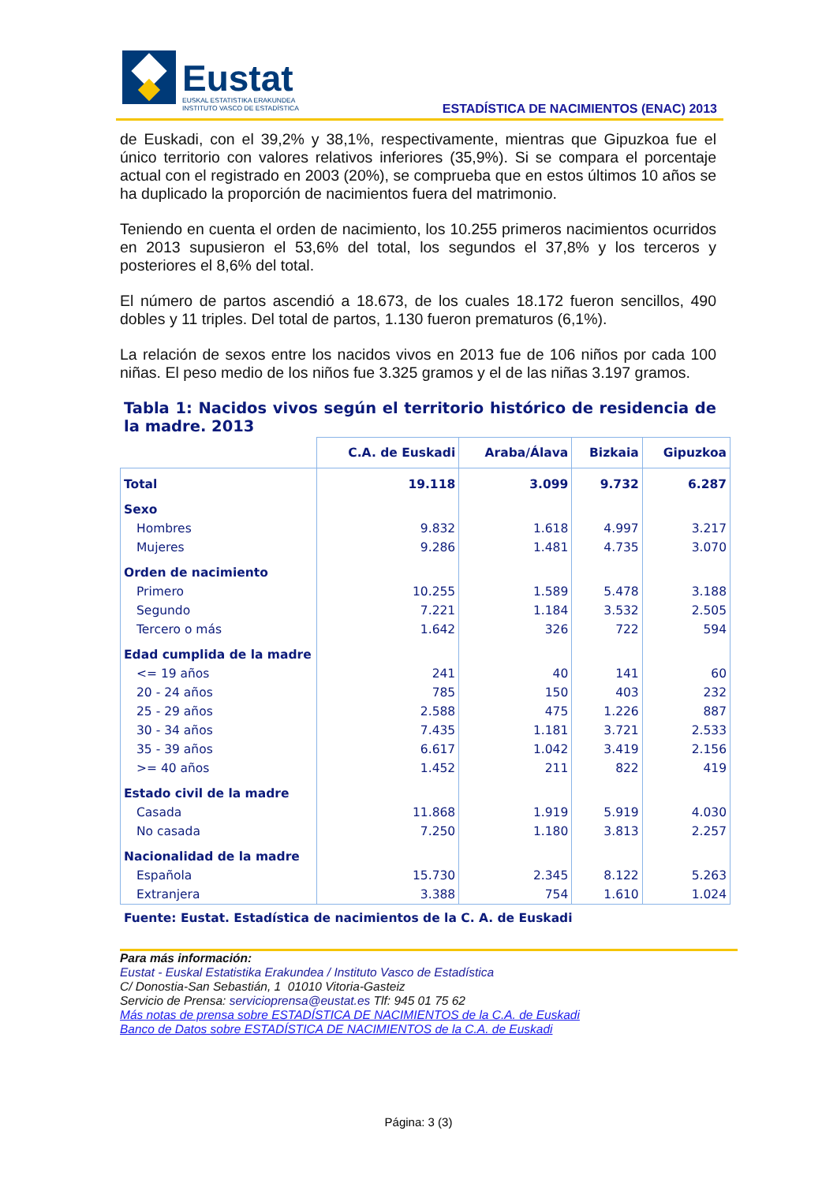Eustat
EUSKAL ESTATISTIKA ERAKUNDEA
INSTITUTO VASCO DE ESTADÍSTICA
ESTADÍSTICA DE NACIMIENTOS (ENAC) 2013
de Euskadi, con el 39,2% y 38,1%, respectivamente, mientras que Gipuzkoa fue el único territorio con valores relativos inferiores (35,9%). Si se compara el porcentaje actual con el registrado en 2003 (20%), se comprueba que en estos últimos 10 años se ha duplicado la proporción de nacimientos fuera del matrimonio.
Teniendo en cuenta el orden de nacimiento, los 10.255 primeros nacimientos ocurridos en 2013 supusieron el 53,6% del total, los segundos el 37,8% y los terceros y posteriores el 8,6% del total.
El número de partos ascendió a 18.673, de los cuales 18.172 fueron sencillos, 490 dobles y 11 triples. Del total de partos, 1.130 fueron prematuros (6,1%).
La relación de sexos entre los nacidos vivos en 2013 fue de 106 niños por cada 100 niñas. El peso medio de los niños fue 3.325 gramos y el de las niñas 3.197 gramos.
Tabla 1: Nacidos vivos según el territorio histórico de residencia de la madre. 2013
| | C.A. de Euskadi | Araba/Álava | Bizkaia | Gipuzkoa |
| --- | --- | --- | --- | --- |
| Total | 19.118 | 3.099 | 9.732 | 6.287 |
| Sexo | | | | |
| Hombres | 9.832 | 1.618 | 4.997 | 3.217 |
| Mujeres | 9.286 | 1.481 | 4.735 | 3.070 |
| Orden de nacimiento | | | | |
| Primero | 10.255 | 1.589 | 5.478 | 3.188 |
| Segundo | 7.221 | 1.184 | 3.532 | 2.505 |
| Tercero o más | 1.642 | 326 | 722 | 594 |
| Edad cumplida de la madre | | | | |
| <= 19 años | 241 | 40 | 141 | 60 |
| 20 - 24 años | 785 | 150 | 403 | 232 |
| 25 - 29 años | 2.588 | 475 | 1.226 | 887 |
| 30 - 34 años | 7.435 | 1.181 | 3.721 | 2.533 |
| 35 - 39 años | 6.617 | 1.042 | 3.419 | 2.156 |
| >= 40 años | 1.452 | 211 | 822 | 419 |
| Estado civil de la madre | | | | |
| Casada | 11.868 | 1.919 | 5.919 | 4.030 |
| No casada | 7.250 | 1.180 | 3.813 | 2.257 |
| Nacionalidad de la madre | | | | |
| Española | 15.730 | 2.345 | 8.122 | 5.263 |
| Extranjera | 3.388 | 754 | 1.610 | 1.024 |
Fuente: Eustat. Estadística de nacimientos de la C. A. de Euskadi
Para más información:
Eustat - Euskal Estatistika Erakundea / Instituto Vasco de Estadística
C/ Donostia-San Sebastián, 1 01010 Vitoria-Gasteiz
Servicio de Prensa: servicioprensa@eustat.es Tlf: 945 01 75 62
Más notas de prensa sobre ESTADÍSTICA DE NACIMIENTOS de la C.A. de Euskadi
Banco de Datos sobre ESTADÍSTICA DE NACIMIENTOS de la C.A. de Euskadi
Página: 3 (3)